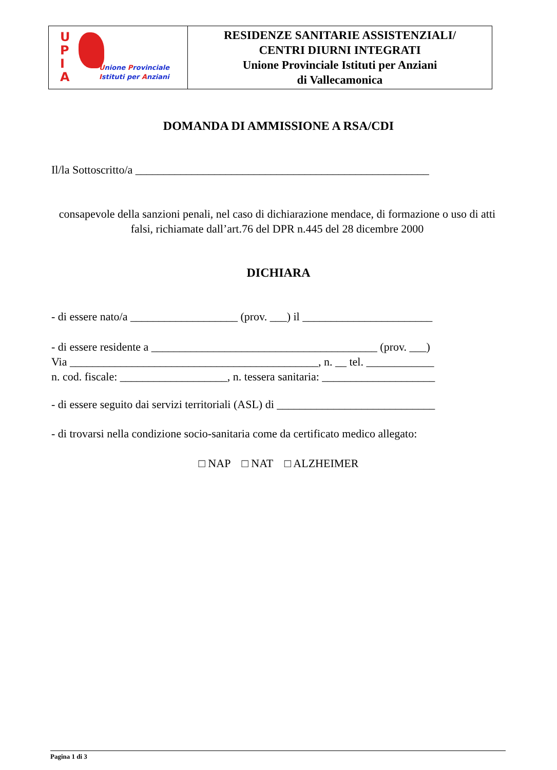| U P I A U nione P rovinciale I stituti per A nziani | RESIDENZE SANITARIE ASSISTENZIALI/ CENTRI DIURNI INTEGRATI Unione Provinciale Istituti per Anziani di Vallecamonica |
DOMANDA DI AMMISSIONE A RSA/CDI
Il/la Sottoscritto/a ____________________________________________________
consapevole della sanzioni penali, nel caso di dichiarazione mendace, di formazione o uso di atti falsi, richiamate dall’art.76 del DPR n.445 del 28 dicembre 2000
DICHIARA
- di essere nato/a ___________________ (prov. ___) il _______________________
- di essere residente a ________________________________________ (prov. ___)
Via ____________________________________________, n. __ tel. ____________
n. cod. fiscale: ___________________, n. tessera sanitaria: ____________________
- di essere seguito dai servizi territoriali (ASL) di ____________________________
- di trovarsi nella condizione socio-sanitaria come da certificato medico allegato:
□ NAP □ NAT □ ALZHEIMER
Pagina 1 di 3